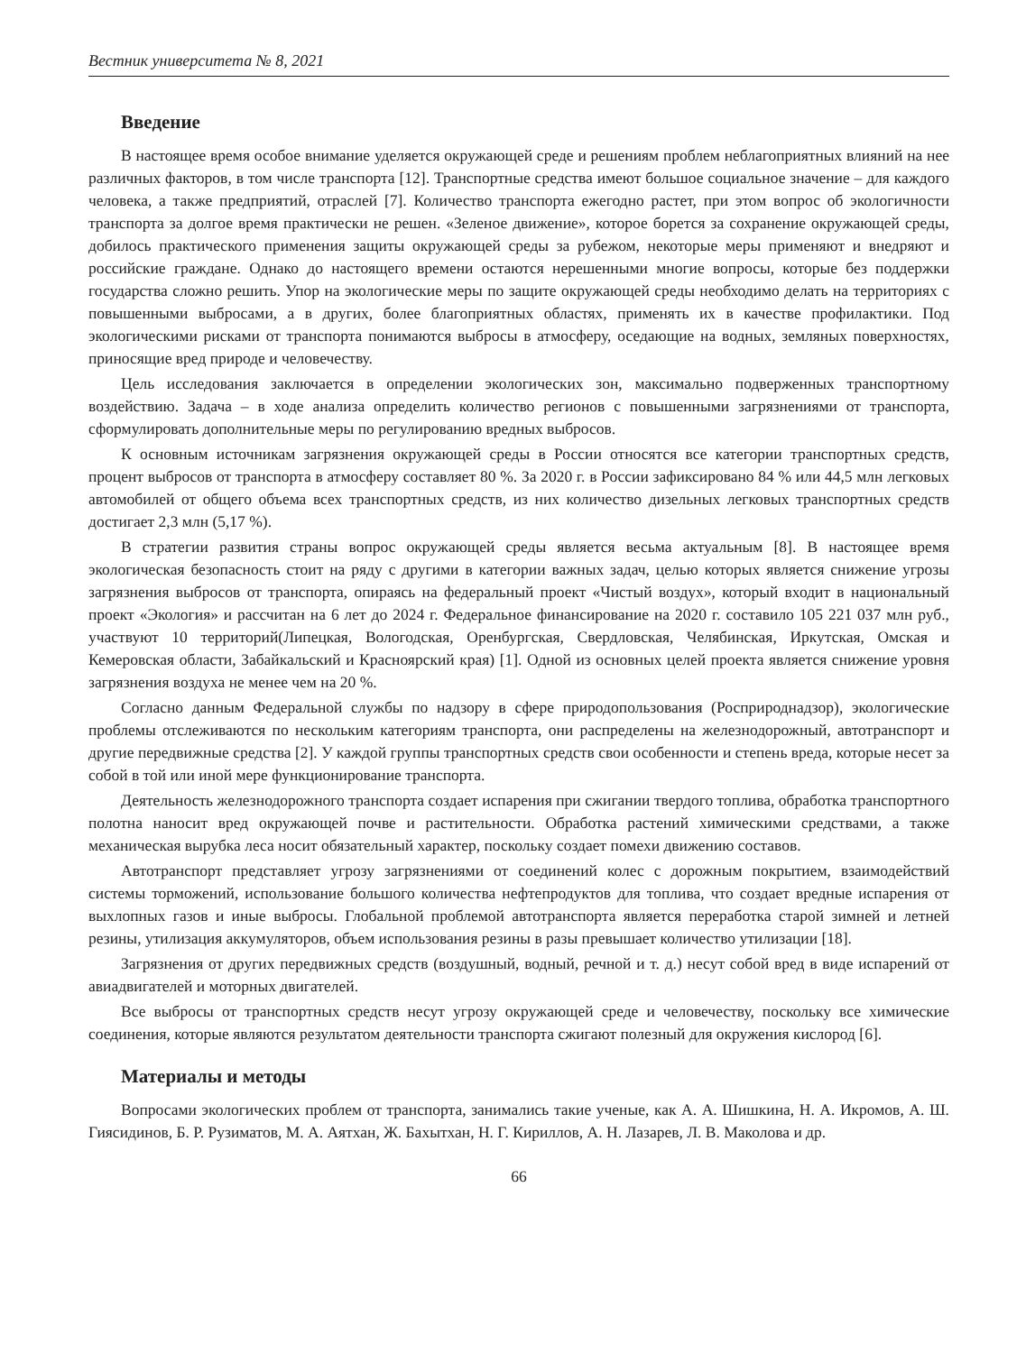Вестник университета № 8, 2021
Введение
В настоящее время особое внимание уделяется окружающей среде и решениям проблем неблагоприятных влияний на нее различных факторов, в том числе транспорта [12]. Транспортные средства имеют большое социальное значение – для каждого человека, а также предприятий, отраслей [7]. Количество транспорта ежегодно растет, при этом вопрос об экологичности транспорта за долгое время практически не решен. «Зеленое движение», которое борется за сохранение окружающей среды, добилось практического применения защиты окружающей среды за рубежом, некоторые меры применяют и внедряют и российские граждане. Однако до настоящего времени остаются нерешенными многие вопросы, которые без поддержки государства сложно решить. Упор на экологические меры по защите окружающей среды необходимо делать на территориях с повышенными выбросами, а в других, более благоприятных областях, применять их в качестве профилактики. Под экологическими рисками от транспорта понимаются выбросы в атмосферу, оседающие на водных, земляных поверхностях, приносящие вред природе и человечеству.
Цель исследования заключается в определении экологических зон, максимально подверженных транспортному воздействию. Задача – в ходе анализа определить количество регионов с повышенными загрязнениями от транспорта, сформулировать дополнительные меры по регулированию вредных выбросов.
К основным источникам загрязнения окружающей среды в России относятся все категории транспортных средств, процент выбросов от транспорта в атмосферу составляет 80 %. За 2020 г. в России зафиксировано 84 % или 44,5 млн легковых автомобилей от общего объема всех транспортных средств, из них количество дизельных легковых транспортных средств достигает 2,3 млн (5,17 %).
В стратегии развития страны вопрос окружающей среды является весьма актуальным [8]. В настоящее время экологическая безопасность стоит на ряду с другими в категории важных задач, целью которых является снижение угрозы загрязнения выбросов от транспорта, опираясь на федеральный проект «Чистый воздух», который входит в национальный проект «Экология» и рассчитан на 6 лет до 2024 г. Федеральное финансирование на 2020 г. составило 105 221 037 млн руб., участвуют 10 территорий(Липецкая, Вологодская, Оренбургская, Свердловская, Челябинская, Иркутская, Омская и Кемеровская области, Забайкальский и Красноярский края) [1]. Одной из основных целей проекта является снижение уровня загрязнения воздуха не менее чем на 20 %.
Согласно данным Федеральной службы по надзору в сфере природопользования (Росприроднадзор), экологические проблемы отслеживаются по нескольким категориям транспорта, они распределены на железнодорожный, автотранспорт и другие передвижные средства [2]. У каждой группы транспортных средств свои особенности и степень вреда, которые несет за собой в той или иной мере функционирование транспорта.
Деятельность железнодорожного транспорта создает испарения при сжигании твердого топлива, обработка транспортного полотна наносит вред окружающей почве и растительности. Обработка растений химическими средствами, а также механическая вырубка леса носит обязательный характер, поскольку создает помехи движению составов.
Автотранспорт представляет угрозу загрязнениями от соединений колес с дорожным покрытием, взаимодействий системы торможений, использование большого количества нефтепродуктов для топлива, что создает вредные испарения от выхлопных газов и иные выбросы. Глобальной проблемой автотранспорта является переработка старой зимней и летней резины, утилизация аккумуляторов, объем использования резины в разы превышает количество утилизации [18].
Загрязнения от других передвижных средств (воздушный, водный, речной и т. д.) несут собой вред в виде испарений от авиадвигателей и моторных двигателей.
Все выбросы от транспортных средств несут угрозу окружающей среде и человечеству, поскольку все химические соединения, которые являются результатом деятельности транспорта сжигают полезный для окружения кислород [6].
Материалы и методы
Вопросами экологических проблем от транспорта, занимались такие ученые, как А. А. Шишкина, Н. А. Икромов, А. Ш. Гиясидинов, Б. Р. Рузиматов, М. А. Аятхан, Ж. Бахытхан, Н. Г. Кириллов, А. Н. Лазарев, Л. В. Маколова и др.
66